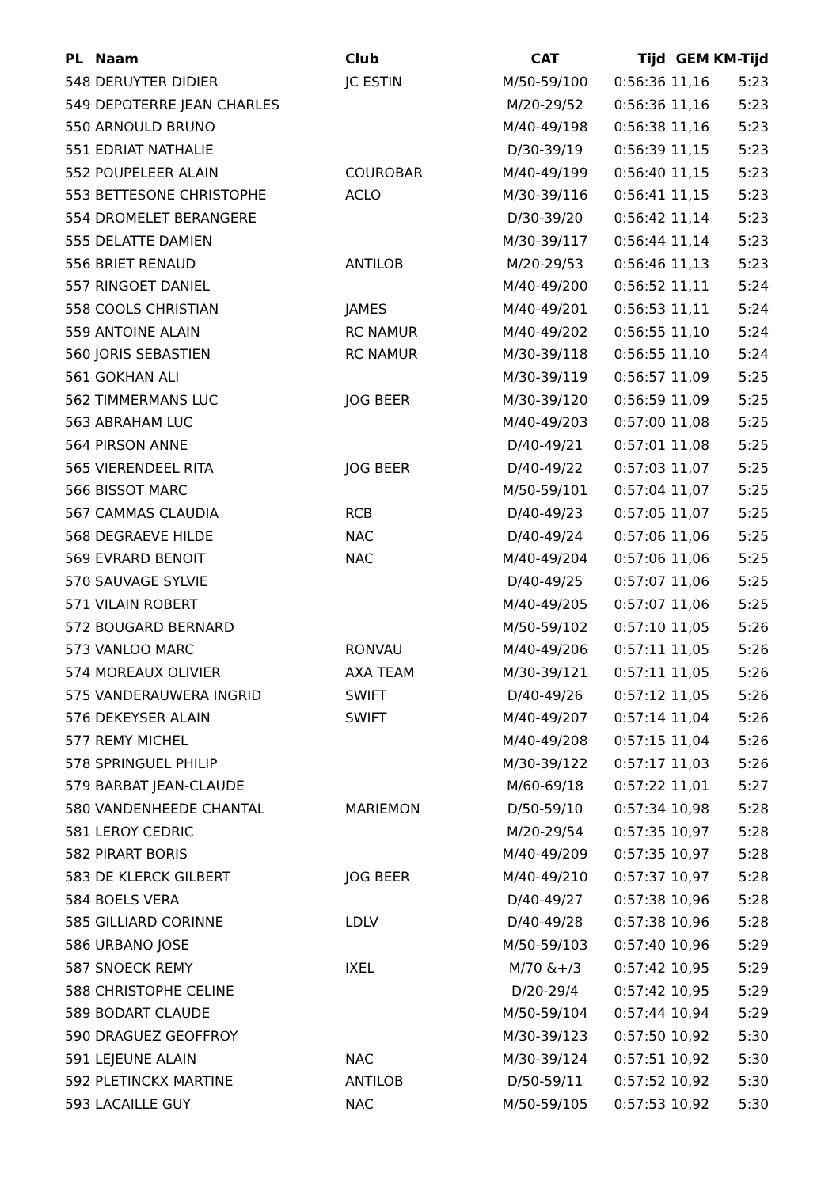| PL | Naam | Club | CAT | Tijd | GEM | KM-Tijd |
| --- | --- | --- | --- | --- | --- | --- |
| 548 | DERUYTER DIDIER | JC ESTIN | M/50-59/100 | 0:56:36 | 11,16 | 5:23 |
| 549 | DEPOTERRE JEAN CHARLES | | M/20-29/52 | 0:56:36 | 11,16 | 5:23 |
| 550 | ARNOULD BRUNO | | M/40-49/198 | 0:56:38 | 11,16 | 5:23 |
| 551 | EDRIAT NATHALIE | | D/30-39/19 | 0:56:39 | 11,15 | 5:23 |
| 552 | POUPELEER ALAIN | COUROBAR | M/40-49/199 | 0:56:40 | 11,15 | 5:23 |
| 553 | BETTESONE CHRISTOPHE | ACLO | M/30-39/116 | 0:56:41 | 11,15 | 5:23 |
| 554 | DROMELET BERANGERE | | D/30-39/20 | 0:56:42 | 11,14 | 5:23 |
| 555 | DELATTE DAMIEN | | M/30-39/117 | 0:56:44 | 11,14 | 5:23 |
| 556 | BRIET RENAUD | ANTILOB | M/20-29/53 | 0:56:46 | 11,13 | 5:23 |
| 557 | RINGOET DANIEL | | M/40-49/200 | 0:56:52 | 11,11 | 5:24 |
| 558 | COOLS CHRISTIAN | JAMES | M/40-49/201 | 0:56:53 | 11,11 | 5:24 |
| 559 | ANTOINE ALAIN | RC NAMUR | M/40-49/202 | 0:56:55 | 11,10 | 5:24 |
| 560 | JORIS SEBASTIEN | RC NAMUR | M/30-39/118 | 0:56:55 | 11,10 | 5:24 |
| 561 | GOKHAN ALI | | M/30-39/119 | 0:56:57 | 11,09 | 5:25 |
| 562 | TIMMERMANS LUC | JOG BEER | M/30-39/120 | 0:56:59 | 11,09 | 5:25 |
| 563 | ABRAHAM LUC | | M/40-49/203 | 0:57:00 | 11,08 | 5:25 |
| 564 | PIRSON ANNE | | D/40-49/21 | 0:57:01 | 11,08 | 5:25 |
| 565 | VIERENDEEL RITA | JOG BEER | D/40-49/22 | 0:57:03 | 11,07 | 5:25 |
| 566 | BISSOT MARC | | M/50-59/101 | 0:57:04 | 11,07 | 5:25 |
| 567 | CAMMAS CLAUDIA | RCB | D/40-49/23 | 0:57:05 | 11,07 | 5:25 |
| 568 | DEGRAEVE HILDE | NAC | D/40-49/24 | 0:57:06 | 11,06 | 5:25 |
| 569 | EVRARD BENOIT | NAC | M/40-49/204 | 0:57:06 | 11,06 | 5:25 |
| 570 | SAUVAGE SYLVIE | | D/40-49/25 | 0:57:07 | 11,06 | 5:25 |
| 571 | VILAIN ROBERT | | M/40-49/205 | 0:57:07 | 11,06 | 5:25 |
| 572 | BOUGARD BERNARD | | M/50-59/102 | 0:57:10 | 11,05 | 5:26 |
| 573 | VANLOO MARC | RONVAU | M/40-49/206 | 0:57:11 | 11,05 | 5:26 |
| 574 | MOREAUX OLIVIER | AXA TEAM | M/30-39/121 | 0:57:11 | 11,05 | 5:26 |
| 575 | VANDERAUWERA INGRID | SWIFT | D/40-49/26 | 0:57:12 | 11,05 | 5:26 |
| 576 | DEKEYSER ALAIN | SWIFT | M/40-49/207 | 0:57:14 | 11,04 | 5:26 |
| 577 | REMY MICHEL | | M/40-49/208 | 0:57:15 | 11,04 | 5:26 |
| 578 | SPRINGUEL PHILIP | | M/30-39/122 | 0:57:17 | 11,03 | 5:26 |
| 579 | BARBAT JEAN-CLAUDE | | M/60-69/18 | 0:57:22 | 11,01 | 5:27 |
| 580 | VANDENHEEDE CHANTAL | MARIEMON | D/50-59/10 | 0:57:34 | 10,98 | 5:28 |
| 581 | LEROY CEDRIC | | M/20-29/54 | 0:57:35 | 10,97 | 5:28 |
| 582 | PIRART BORIS | | M/40-49/209 | 0:57:35 | 10,97 | 5:28 |
| 583 | DE KLERCK GILBERT | JOG BEER | M/40-49/210 | 0:57:37 | 10,97 | 5:28 |
| 584 | BOELS VERA | | D/40-49/27 | 0:57:38 | 10,96 | 5:28 |
| 585 | GILLIARD CORINNE | LDLV | D/40-49/28 | 0:57:38 | 10,96 | 5:28 |
| 586 | URBANO JOSE | | M/50-59/103 | 0:57:40 | 10,96 | 5:29 |
| 587 | SNOECK REMY | IXEL | M/70 &+/3 | 0:57:42 | 10,95 | 5:29 |
| 588 | CHRISTOPHE CELINE | | D/20-29/4 | 0:57:42 | 10,95 | 5:29 |
| 589 | BODART CLAUDE | | M/50-59/104 | 0:57:44 | 10,94 | 5:29 |
| 590 | DRAGUEZ GEOFFROY | | M/30-39/123 | 0:57:50 | 10,92 | 5:30 |
| 591 | LEJEUNE ALAIN | NAC | M/30-39/124 | 0:57:51 | 10,92 | 5:30 |
| 592 | PLETINCKX MARTINE | ANTILOB | D/50-59/11 | 0:57:52 | 10,92 | 5:30 |
| 593 | LACAILLE GUY | NAC | M/50-59/105 | 0:57:53 | 10,92 | 5:30 |